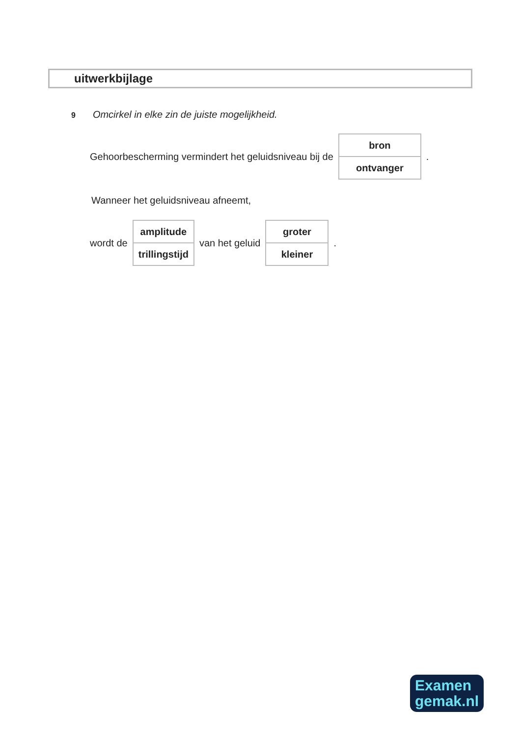uitwerkbijlage
9 Omcirkel in elke zin de juiste mogelijkheid.
Gehoorbescherming vermindert het geluidsniveau bij de
| bron |
| ontvanger |
.
Wanneer het geluidsniveau afneemt,
wordt de
| amplitude |
| trillingstijd |
van het geluid
| groter |
| kleiner |
.
Examen
gemak.nl